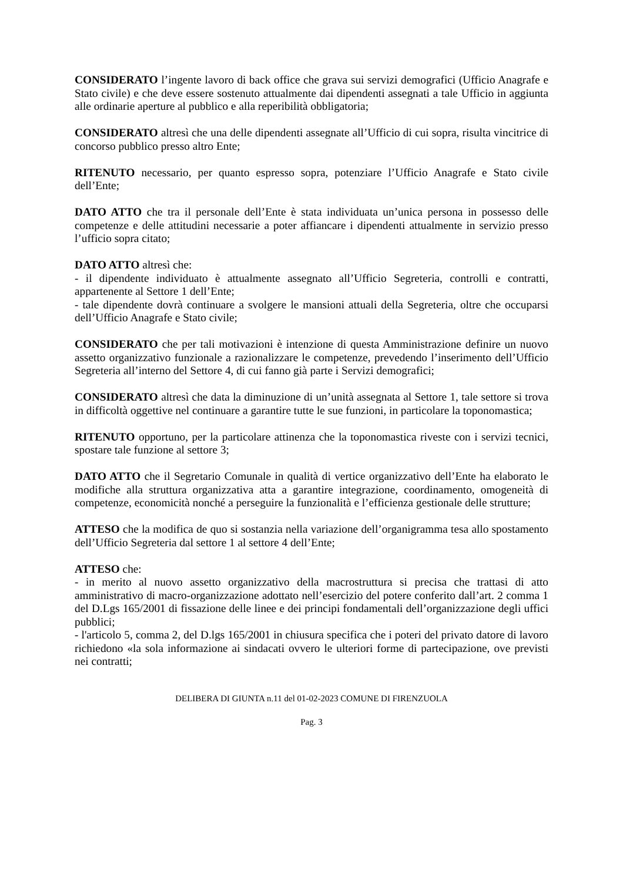CONSIDERATO l’ingente lavoro di back office che grava sui servizi demografici (Ufficio Anagrafe e Stato civile) e che deve essere sostenuto attualmente dai dipendenti assegnati a tale Ufficio in aggiunta alle ordinarie aperture al pubblico e alla reperibilità obbligatoria;
CONSIDERATO altresì che una delle dipendenti assegnate all’Ufficio di cui sopra, risulta vincitrice di concorso pubblico presso altro Ente;
RITENUTO necessario, per quanto espresso sopra, potenziare l’Ufficio Anagrafe e Stato civile dell’Ente;
DATO ATTO che tra il personale dell’Ente è stata individuata un’unica persona in possesso delle competenze e delle attitudini necessarie a poter affiancare i dipendenti attualmente in servizio presso l’ufficio sopra citato;
DATO ATTO altresì che:
- il dipendente individuato è attualmente assegnato all’Ufficio Segreteria, controlli e contratti, appartenente al Settore 1 dell’Ente;
- tale dipendente dovrà continuare a svolgere le mansioni attuali della Segreteria, oltre che occuparsi dell’Ufficio Anagrafe e Stato civile;
CONSIDERATO che per tali motivazioni è intenzione di questa Amministrazione definire un nuovo assetto organizzativo funzionale a razionalizzare le competenze, prevedendo l’inserimento dell’Ufficio Segreteria all’interno del Settore 4, di cui fanno già parte i Servizi demografici;
CONSIDERATO altresì che data la diminuzione di un’unità assegnata al Settore 1, tale settore si trova in difficoltà oggettive nel continuare a garantire tutte le sue funzioni, in particolare la toponomastica;
RITENUTO opportuno, per la particolare attinenza che la toponomastica riveste con i servizi tecnici, spostare tale funzione al settore 3;
DATO ATTO che il Segretario Comunale in qualità di vertice organizzativo dell’Ente ha elaborato le modifiche alla struttura organizzativa atta a garantire integrazione, coordinamento, omogeneità di competenze, economicità nonché a perseguire la funzionalità e l’efficienza gestionale delle strutture;
ATTESO che la modifica de quo si sostanzia nella variazione dell’organigramma tesa allo spostamento dell’Ufficio Segreteria dal settore 1 al settore 4 dell’Ente;
ATTESO che:
- in merito al nuovo assetto organizzativo della macrostruttura si precisa che trattasi di atto amministrativo di macro-organizzazione adottato nell’esercizio del potere conferito dall’art. 2 comma 1 del D.Lgs 165/2001 di fissazione delle linee e dei principi fondamentali dell’organizzazione degli uffici pubblici;
- l'articolo 5, comma 2, del D.lgs 165/2001 in chiusura specifica che i poteri del privato datore di lavoro richiedono «la sola informazione ai sindacati ovvero le ulteriori forme di partecipazione, ove previsti nei contratti;
DELIBERA DI GIUNTA n.11 del 01-02-2023 COMUNE DI FIRENZUOLA
Pag. 3